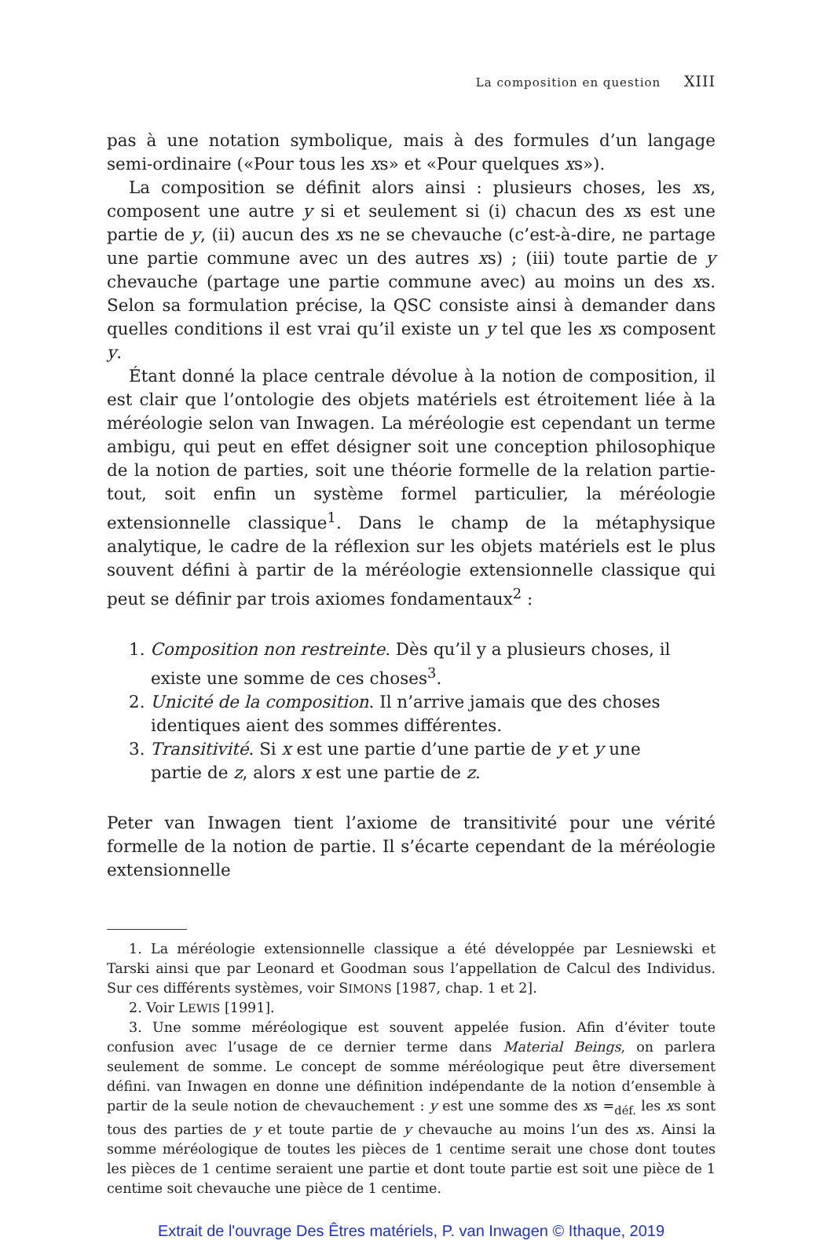La composition en question XIII
pas à une notation symbolique, mais à des formules d’un langage semi-ordinaire («Pour tous les xs» et «Pour quelques xs»).
La composition se définit alors ainsi : plusieurs choses, les xs, composent une autre y si et seulement si (i) chacun des xs est une partie de y, (ii) aucun des xs ne se chevauche (c’est-à-dire, ne partage une partie commune avec un des autres xs) ; (iii) toute partie de y chevauche (partage une partie commune avec) au moins un des xs. Selon sa formulation précise, la QSC consiste ainsi à demander dans quelles conditions il est vrai qu’il existe un y tel que les xs composent y.
Étant donné la place centrale dévolue à la notion de composition, il est clair que l’ontologie des objets matériels est étroitement liée à la méréologie selon van Inwagen. La méréologie est cependant un terme ambigu, qui peut en effet désigner soit une conception philosophique de la notion de parties, soit une théorie formelle de la relation partie-tout, soit enfin un système formel particulier, la méréologie extensionnelle classique<sup>1</sup>. Dans le champ de la métaphysique analytique, le cadre de la réflexion sur les objets matériels est le plus souvent défini à partir de la méréologie extensionnelle classique qui peut se définir par trois axiomes fondamentaux<sup>2</sup> :
1. Composition non restreinte. Dès qu’il y a plusieurs choses, il existe une somme de ces choses<sup>3</sup>.
2. Unicité de la composition. Il n’arrive jamais que des choses identiques aient des sommes différentes.
3. Transitivité. Si x est une partie d’une partie de y et y une partie de z, alors x est une partie de z.
Peter van Inwagen tient l’axiome de transitivité pour une vérité formelle de la notion de partie. Il s’écarte cependant de la méréologie extensionnelle
1. La méréologie extensionnelle classique a été développée par Lesniewski et Tarski ainsi que par Leonard et Goodman sous l’appellation de Calcul des Individus. Sur ces différents systèmes, voir SIMONS [1987, chap. 1 et 2].
2. Voir LEWIS [1991].
3. Une somme méréologique est souvent appelée fusion. Afin d’éviter toute confusion avec l’usage de ce dernier terme dans Material Beings, on parlera seulement de somme. Le concept de somme méréologique peut être diversement défini. van Inwagen en donne une définition indépendante de la notion d’ensemble à partir de la seule notion de chevauchement : y est une somme des xs =<sub>déf.</sub> les xs sont tous des parties de y et toute partie de y chevauche au moins l’un des xs. Ainsi la somme méréologique de toutes les pièces de 1 centime serait une chose dont toutes les pièces de 1 centime seraient une partie et dont toute partie est soit une pièce de 1 centime soit chevauche une pièce de 1 centime.
Extrait de l'ouvrage Des Êtres matériels, P. van Inwagen © Ithaque, 2019